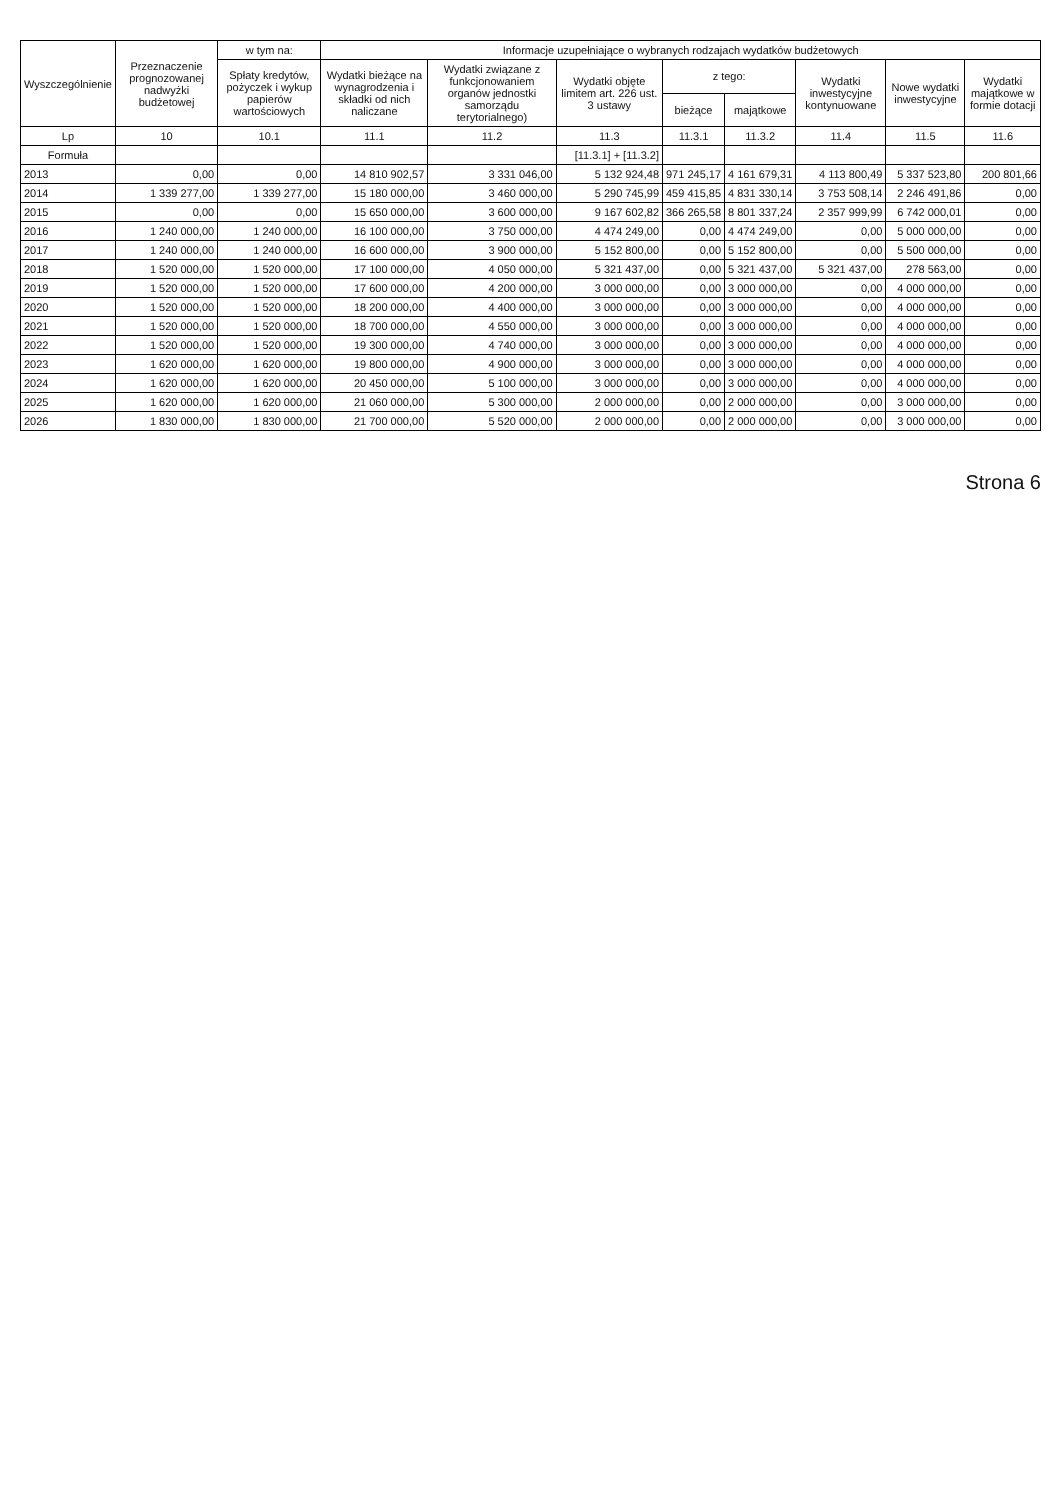| Wyszczególnienie | Przeznaczenie prognozowanej nadwyżki budżetowej | w tym na: | Informacje uzupełniające o wybranych rodzajach wydatków budżetowych | | | | | | | |
| --- | --- | --- | --- | --- | --- | --- | --- | --- | --- | --- |
| | | Spłaty kredytów, pożyczek i wykup papierów wartościowych | Wydatki bieżące na wynagrodzenia i składki od nich naliczane | Wydatki związane z funkcjonowaniem organów jednostki samorządu terytorialnego) | Wydatki objęte limitem art. 226 ust. 3 ustawy | z tego: | | Wydatki inwestycyjne kontynuowane | Nowe wydatki inwestycyjne | Wydatki majątkowe w formie dotacji |
| | | | | | | bieżące | majątkowe | | | |
| Lp | 10 | 10.1 | 11.1 | 11.2 | 11.3 | 11.3.1 | 11.3.2 | 11.4 | 11.5 | 11.6 |
| Formuła | | | | | [11.3.1] + [11.3.2] | | | | | |
| 2013 | 0,00 | 0,00 | 14 810 902,57 | 3 331 046,00 | 5 132 924,48 | 971 245,17 | 4 161 679,31 | 4 113 800,49 | 5 337 523,80 | 200 801,66 |
| 2014 | 1 339 277,00 | 1 339 277,00 | 15 180 000,00 | 3 460 000,00 | 5 290 745,99 | 459 415,85 | 4 831 330,14 | 3 753 508,14 | 2 246 491,86 | 0,00 |
| 2015 | 0,00 | 0,00 | 15 650 000,00 | 3 600 000,00 | 9 167 602,82 | 366 265,58 | 8 801 337,24 | 2 357 999,99 | 6 742 000,01 | 0,00 |
| 2016 | 1 240 000,00 | 1 240 000,00 | 16 100 000,00 | 3 750 000,00 | 4 474 249,00 | 0,00 | 4 474 249,00 | 0,00 | 5 000 000,00 | 0,00 |
| 2017 | 1 240 000,00 | 1 240 000,00 | 16 600 000,00 | 3 900 000,00 | 5 152 800,00 | 0,00 | 5 152 800,00 | 0,00 | 5 500 000,00 | 0,00 |
| 2018 | 1 520 000,00 | 1 520 000,00 | 17 100 000,00 | 4 050 000,00 | 5 321 437,00 | 0,00 | 5 321 437,00 | 5 321 437,00 | 278 563,00 | 0,00 |
| 2019 | 1 520 000,00 | 1 520 000,00 | 17 600 000,00 | 4 200 000,00 | 3 000 000,00 | 0,00 | 3 000 000,00 | 0,00 | 4 000 000,00 | 0,00 |
| 2020 | 1 520 000,00 | 1 520 000,00 | 18 200 000,00 | 4 400 000,00 | 3 000 000,00 | 0,00 | 3 000 000,00 | 0,00 | 4 000 000,00 | 0,00 |
| 2021 | 1 520 000,00 | 1 520 000,00 | 18 700 000,00 | 4 550 000,00 | 3 000 000,00 | 0,00 | 3 000 000,00 | 0,00 | 4 000 000,00 | 0,00 |
| 2022 | 1 520 000,00 | 1 520 000,00 | 19 300 000,00 | 4 740 000,00 | 3 000 000,00 | 0,00 | 3 000 000,00 | 0,00 | 4 000 000,00 | 0,00 |
| 2023 | 1 620 000,00 | 1 620 000,00 | 19 800 000,00 | 4 900 000,00 | 3 000 000,00 | 0,00 | 3 000 000,00 | 0,00 | 4 000 000,00 | 0,00 |
| 2024 | 1 620 000,00 | 1 620 000,00 | 20 450 000,00 | 5 100 000,00 | 3 000 000,00 | 0,00 | 3 000 000,00 | 0,00 | 4 000 000,00 | 0,00 |
| 2025 | 1 620 000,00 | 1 620 000,00 | 21 060 000,00 | 5 300 000,00 | 2 000 000,00 | 0,00 | 2 000 000,00 | 0,00 | 3 000 000,00 | 0,00 |
| 2026 | 1 830 000,00 | 1 830 000,00 | 21 700 000,00 | 5 520 000,00 | 2 000 000,00 | 0,00 | 2 000 000,00 | 0,00 | 3 000 000,00 | 0,00 |
Strona 6